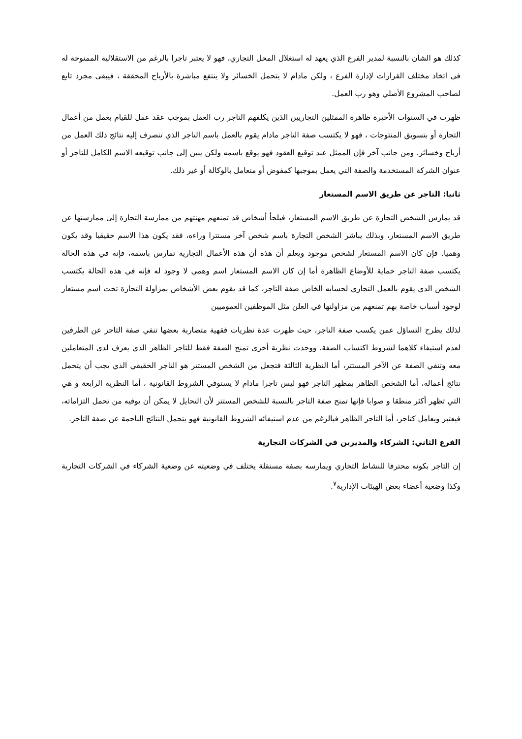كذلك هو الشأن بالنسبة لمدير الفرع الذي يعهد له استغلال المحل التجاري، فهو لا يعتبر تاجرا بالرغم من الاستقلالية الممنوحة له في اتخاذ مختلف القرارات لإدارة الفرع ، ولكن مادام لا يتحمل الخسائر ولا ينتفع مباشرة بالأرباح المحققة ، فيبقى مجرد تابع لصاحب المشروع الأصلي وهو رب العمل.
ظهرت في السنوات الأخيرة ظاهرة الممثلين التجاريين الذين يكلفهم التاجر رب العمل بموجب عقد عمل للقيام بعمل من أعمال التجارة أو بتسويق المنتوجات ، فهو لا يكتسب صفة التاجر مادام يقوم بالعمل باسم التاجر الذي تنصرف إليه نتائج ذلك العمل من أرباح وخسائر. ومن جانب آخر فإن الممثل عند توقيع العقود فهو يوقع باسمه ولكن يبين إلى جانب توقيعه الاسم الكامل للتاجر أو عنوان الشركة المستخدمة والصفة التي يعمل بموجبها كمفوض أو متعامل بالوكالة أو غير ذلك.
ثانيا: التاجر عن طريق الاسم المستعار
قد يمارس الشخص التجارة عن طريق الاسم المستعار، فيلجأ أشخاص قد تمنعهم مهنتهم من ممارسة التجارة إلى ممارستها عن طريق الاسم المستعار، وبذلك يباشر الشخص التجارة باسم شخص آخر مستترا وراءه، فقد يكون هذا الاسم حقيقيا وقد يكون وهميا. فإن كان الاسم المستعار لشخص موجود ويعلم أن هذه أن هذه الأعمال التجارية تمارس باسمه، فإنه في هذه الحالة يكتسب صفة التاجر حماية للأوضاع الظاهرة أما إن كان الاسم المستعار اسم وهمي لا وجود له فإنه في هذه الحالة يكتسب الشخص الذي يقوم بالعمل التجاري لحسابه الخاص صفة التاجر، كما قد يقوم بعض الأشخاص بمزاولة التجارة تحت اسم مستعار لوجود أسباب خاصة بهم تمنعهم من مزاولتها في العلن مثل الموظفين العموميين
لذلك يطرح التساؤل عمن يكسب صفة التاجر، حيث ظهرت عدة نظريات فقهية متضاربة بعضها تنفي صفة التاجر عن الطرفين لعدم استيفاء كلاهما لشروط اكتساب الصفة، ووجدت نظرية أخرى تمنح الصفة فقط للتاجر الظاهر الذي يعرف لدى المتعاملين معه وتنفي الصفة عن الآخر المستتر، أما النظرية الثالثة فتجعل من الشخص المستتر هو التاجر الحقيقي الذي يجب أن يتحمل نتائج أعماله، أما الشخص الظاهر بمظهر التاجر فهو ليس تاجرا مادام لا يستوفي الشروط القانونية ، أما النظرية الرابعة و هي التي تظهر أكثر منطقا و صوابا فإنها تمنح صفة التاجر بالنسبة للشخص المستتر لأن التحايل لا يمكن أن يوقيه من تحمل التزاماته، فيعتبر ويعامل كتاجر، أما التاجر الظاهر فبالرغم من عدم استيفائه الشروط القانونية فهو يتحمل النتائج الناجمة عن صفة التاجر.
الفرع الثاني: الشركاء والمديرين في الشركات التجارية
إن التاجر بكونه محترفا للنشاط التجاري ويمارسه بصفة مستقلة يختلف في وضعيته عن وضعية الشركاء في الشركات التجارية وكذا وضعية أعضاء بعض الهيئات الإدارية<sup>٧</sup>.